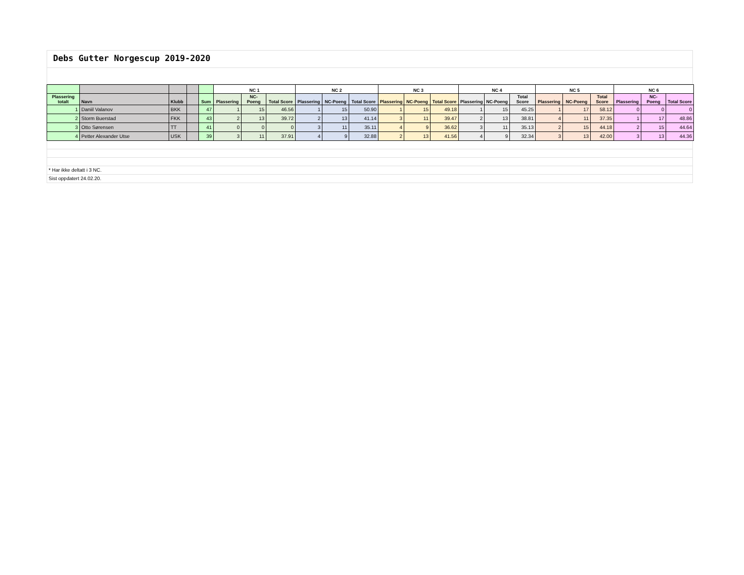Debs Gutter Norgescup 2019-2020
| | | | | | NC 1 | | | NC 2 | | | NC 3 | | | NC 4 | | | NC 5 | | | NC 6 | | |
| --- | --- | --- | --- | --- | --- | --- | --- | --- | --- | --- | --- | --- | --- | --- | --- | --- | --- | --- | --- | --- | --- | --- |
| Plassering totalt | Navn | Klubb | | Sum | Plassering | NC-Poeng | Total Score | Plassering | NC-Poeng | Total Score | Plassering | NC-Poeng | Total Score | Plassering | NC-Poeng | Total Score | Plassering | NC-Poeng | Total Score | Plassering | NC-Poeng | Total Score |
| 1 | Daniil Valanov | BKK | | 47 | 1 | 15 | 46.56 | 1 | 15 | 50.90 | 1 | 15 | 49.18 | 1 | 15 | 45.25 | 1 | 17 | 58.12 | 0 | 0 | 0 |
| 2 | Storm Buerstad | FKK | | 43 | 2 | 13 | 39.72 | 2 | 13 | 41.14 | 3 | 11 | 39.47 | 2 | 13 | 38.81 | 4 | 11 | 37.35 | 1 | 17 | 48.86 |
| 3 | Otto Sørensen | TT | | 41 | 0 | 0 | 0 | 3 | 11 | 35.11 | 4 | 9 | 36.62 | 3 | 11 | 35.13 | 2 | 15 | 44.18 | 2 | 15 | 44.64 |
| 4 | Petter Alexander Utse | USK | | 39 | 3 | 11 | 37.91 | 4 | 9 | 32.88 | 2 | 13 | 41.56 | 4 | 9 | 32.34 | 3 | 13 | 42.00 | 3 | 13 | 44.36 |
* Har ikke deltatt i 3 NC.
Sist oppdatert 24.02.20.